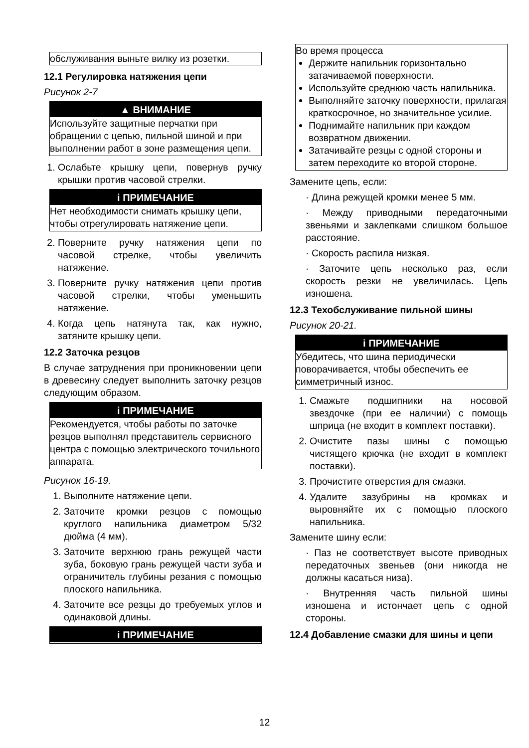обслуживания выньте вилку из розетки.
12.1 Регулировка натяжения цепи
Рисунок 2-7
▲ ВНИМАНИЕ
Используйте защитные перчатки при обращении с цепью, пильной шиной и при выполнении работ в зоне размещения цепи.
1. Ослабьте крышку цепи, повернув ручку крышки против часовой стрелки.
i ПРИМЕЧАНИЕ
Нет необходимости снимать крышку цепи, чтобы отрегулировать натяжение цепи.
2. Поверните ручку натяжения цепи по часовой стрелке, чтобы увеличить натяжение.
3. Поверните ручку натяжения цепи против часовой стрелки, чтобы уменьшить натяжение.
4. Когда цепь натянута так, как нужно, затяните крышку цепи.
12.2 Заточка резцов
В случае затруднения при проникновении цепи в древесину следует выполнить заточку резцов следующим образом.
i ПРИМЕЧАНИЕ
Рекомендуется, чтобы работы по заточке резцов выполнял представитель сервисного центра с помощью электрического точильного аппарата.
Рисунок 16-19.
1. Выполните натяжение цепи.
2. Заточите кромки резцов с помощью круглого напильника диаметром 5/32 дюйма (4 мм).
3. Заточите верхнюю грань режущей части зуба, боковую грань режущей части зуба и ограничитель глубины резания с помощью плоского напильника.
4. Заточите все резцы до требуемых углов и одинаковой длины.
i ПРИМЕЧАНИЕ
Во время процесса
Держите напильник горизонтально затачиваемой поверхности.
Используйте среднюю часть напильника.
Выполняйте заточку поверхности, прилагая краткосрочное, но значительное усилие.
Поднимайте напильник при каждом возвратном движении.
Затачивайте резцы с одной стороны и затем переходите ко второй стороне.
Замените цепь, если:
· Длина режущей кромки менее 5 мм.
· Между приводными передаточными звеньями и заклепками слишком большое расстояние.
· Скорость распила низкая.
· Заточите цепь несколько раз, если скорость резки не увеличилась. Цепь изношена.
12.3 Техобслуживание пильной шины
Рисунок 20-21.
i ПРИМЕЧАНИЕ
Убедитесь, что шина периодически поворачивается, чтобы обеспечить ее симметричный износ.
1. Смажьте подшипники на носовой звездочке (при ее наличии) с помощь шприца (не входит в комплект поставки).
2. Очистите пазы шины с помощью чистящего крючка (не входит в комплект поставки).
3. Прочистите отверстия для смазки.
4. Удалите зазубрины на кромках и выровняйте их с помощью плоского напильника.
Замените шину если:
· Паз не соответствует высоте приводных передаточных звеньев (они никогда не должны касаться низа).
· Внутренняя часть пильной шины изношена и истончает цепь с одной стороны.
12.4 Добавление смазки для шины и цепи
12